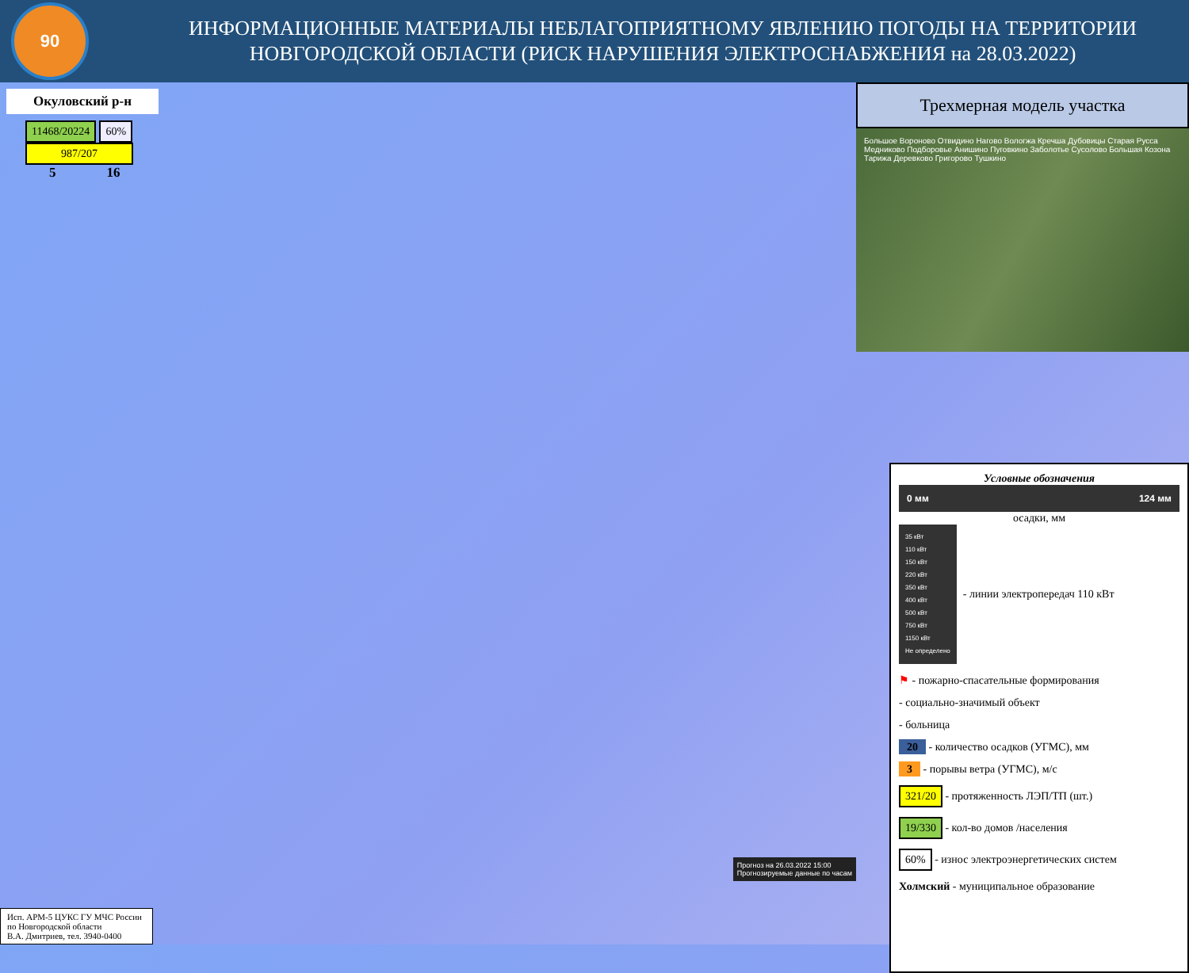90
ИНФОРМАЦИОННЫЕ МАТЕРИАЛЫ НЕБЛАГОПРИЯТНОМУ ЯВЛЕНИЮ ПОГОДЫ НА ТЕРРИТОРИИ НОВГОРОДСКОЙ ОБЛАСТИ (РИСК НАРУШЕНИЯ ЭЛЕКТРОСНАБЖЕНИЯ на 28.03.2022)
Окуловский р-н
11468/20224 60%
987/207
5 16
Прогноз на 26.03.2022 15:00
Прогнозируемые данные по часам
Исп. АРМ-5 ЦУКС ГУ МЧС России по Новгородской области
В.А. Дмитриев, тел. 3940-0400
Трехмерная модель участка
Большое Вороново Отвидино Наговo Вологжа Кречша Дубовицы Старая Русса Медниково Подборовье Анишино Пуговкино Заболотье Сусолово Большая Козона Тарижа Деревково Григорово Тушкино
Условные обозначения
0 мм 124 мм
осадки, мм
35 кВт
110 кВт
150 кВт
220 кВт
350 кВт
400 кВт
500 кВт
750 кВт
1150 кВт
Не определено
- линии электропередач 110 кВт
⚑ - пожарно-спасательные формирования
- социально-значимый объект
- больница
20 - количество осадков (УГМС), мм
3 - порывы ветра (УГМС), м/с
321/20 - протяженность ЛЭП/ТП (шт.)
19/330 - кол-во домов /населения
60% - износ электроэнергетических систем
Холмский - муниципальное образование